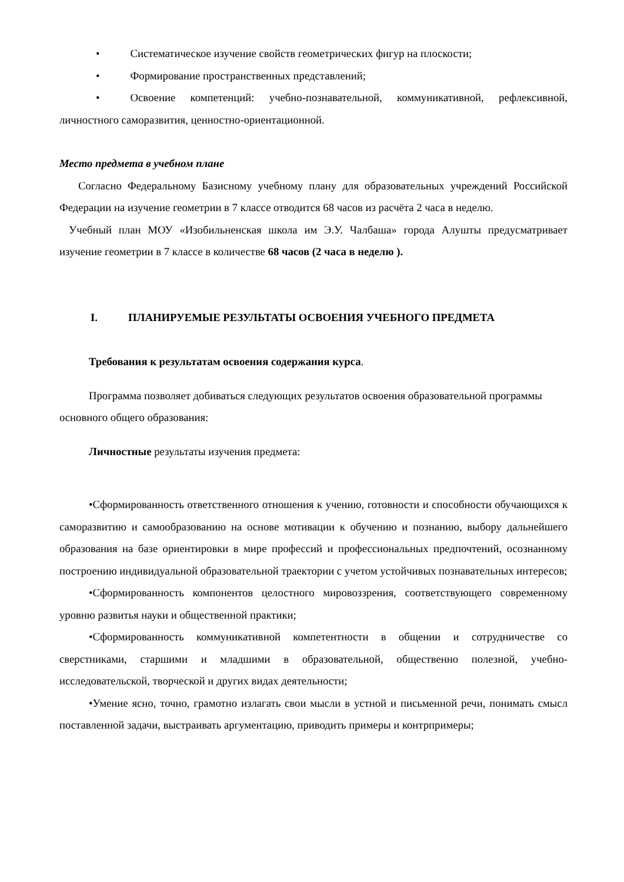• Систематическое изучение свойств геометрических фигур на плоскости;
• Формирование пространственных представлений;
• Освоение компетенций: учебно-познавательной, коммуникативной, рефлексивной, личностного саморазвития, ценностно-ориентационной.
Место предмета в учебном плане
Согласно Федеральному Базисному учебному плану для образовательных учреждений Российской Федерации на изучение геометрии в 7 классе отводится 68 часов из расчёта 2 часа в неделю.
Учебный план МОУ «Изобильненская школа им Э.У. Чалбаша» города Алушты предусматривает изучение геометрии в 7 классе в количестве 68 часов (2 часа в неделю ).
I. ПЛАНИРУЕМЫЕ РЕЗУЛЬТАТЫ ОСВОЕНИЯ УЧЕБНОГО ПРЕДМЕТА
Требования к результатам освоения содержания курса.
Программа позволяет добиваться следующих результатов освоения образовательной программы основного общего образования:
Личностные результаты изучения предмета:
•Сформированность ответственного отношения к учению, готовности и способности обучающихся к саморазвитию и самообразованию на основе мотивации к обучению и познанию, выбору дальнейшего образования на базе ориентировки в мире профессий и профессиональных предпочтений, осознанному построению индивидуальной образовательной траектории с учетом устойчивых познавательных интересов;
•Сформированность компонентов целостного мировоззрения, соответствующего современному уровню развитья науки и общественной практики;
•Сформированность коммуникативной компетентности в общении и сотрудничестве со сверстниками, старшими и младшими в образовательной, общественно полезной, учебно-исследовательской, творческой и других видах деятельности;
•Умение ясно, точно, грамотно излагать свои мысли в устной и письменной речи, понимать смысл поставленной задачи, выстраивать аргументацию, приводить примеры и контрпримеры;